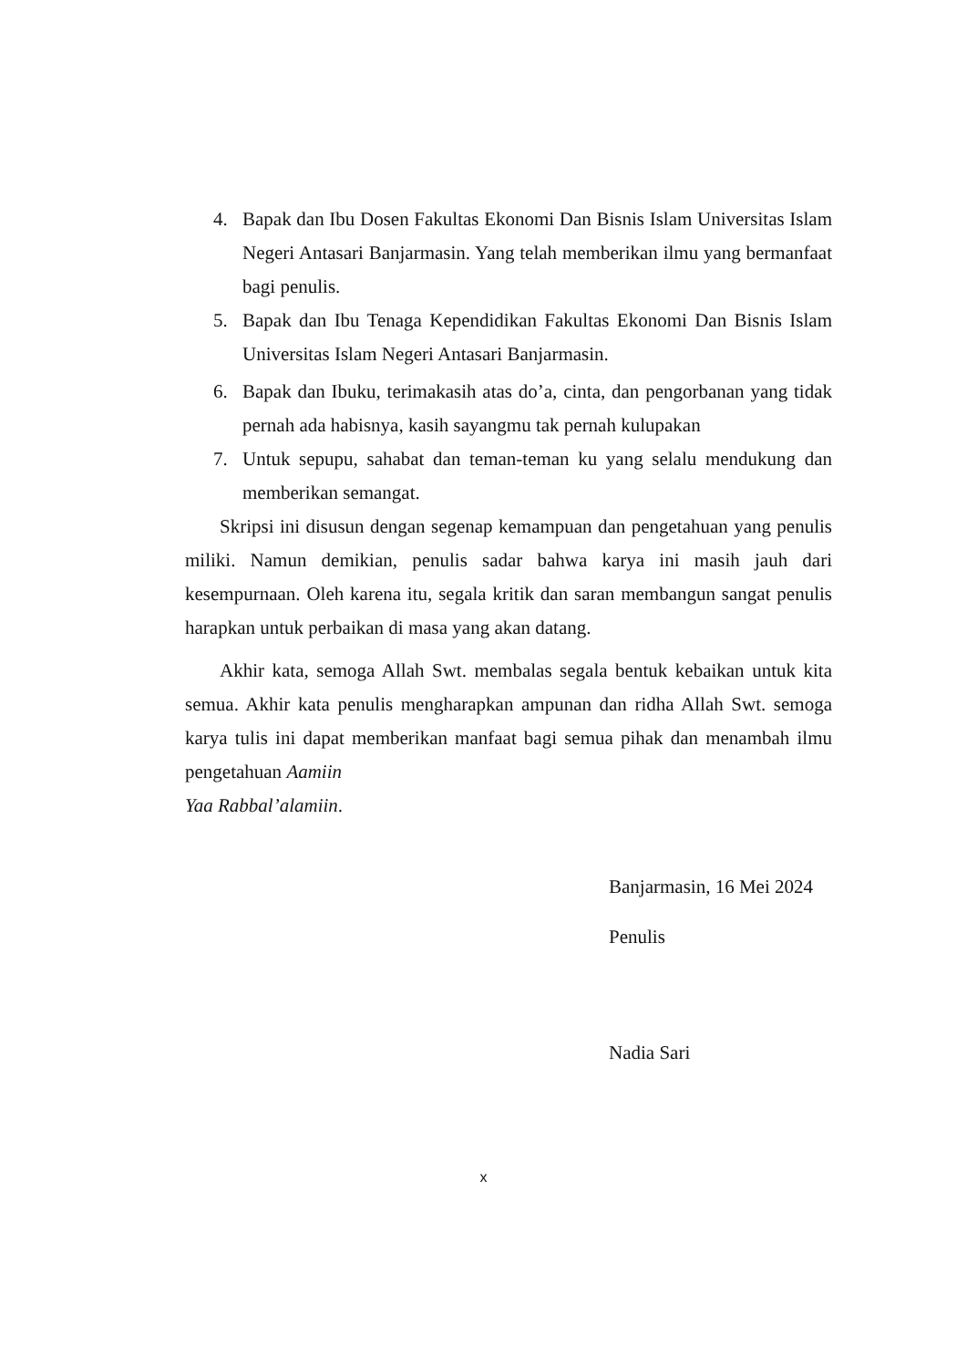4. Bapak dan Ibu Dosen Fakultas Ekonomi Dan Bisnis Islam Universitas Islam Negeri Antasari Banjarmasin. Yang telah memberikan ilmu yang bermanfaat bagi penulis.
5. Bapak dan Ibu Tenaga Kependidikan Fakultas Ekonomi Dan Bisnis Islam Universitas Islam Negeri Antasari Banjarmasin.
6. Bapak dan Ibuku, terimakasih atas do’a, cinta, dan pengorbanan yang tidak pernah ada habisnya, kasih sayangmu tak pernah kulupakan
7. Untuk sepupu, sahabat dan teman-teman ku yang selalu mendukung dan memberikan semangat.
Skripsi ini disusun dengan segenap kemampuan dan pengetahuan yang penulis miliki. Namun demikian, penulis sadar bahwa karya ini masih jauh dari kesempurnaan. Oleh karena itu, segala kritik dan saran membangun sangat penulis harapkan untuk perbaikan di masa yang akan datang.
Akhir kata, semoga Allah Swt. membalas segala bentuk kebaikan untuk kita semua. Akhir kata penulis mengharapkan ampunan dan ridha Allah Swt. semoga karya tulis ini dapat memberikan manfaat bagi semua pihak dan menambah ilmu pengetahuan Aamiin
Yaa Rabbal’alamiin.
Banjarmasin, 16 Mei 2024
Penulis
Nadia Sari
x